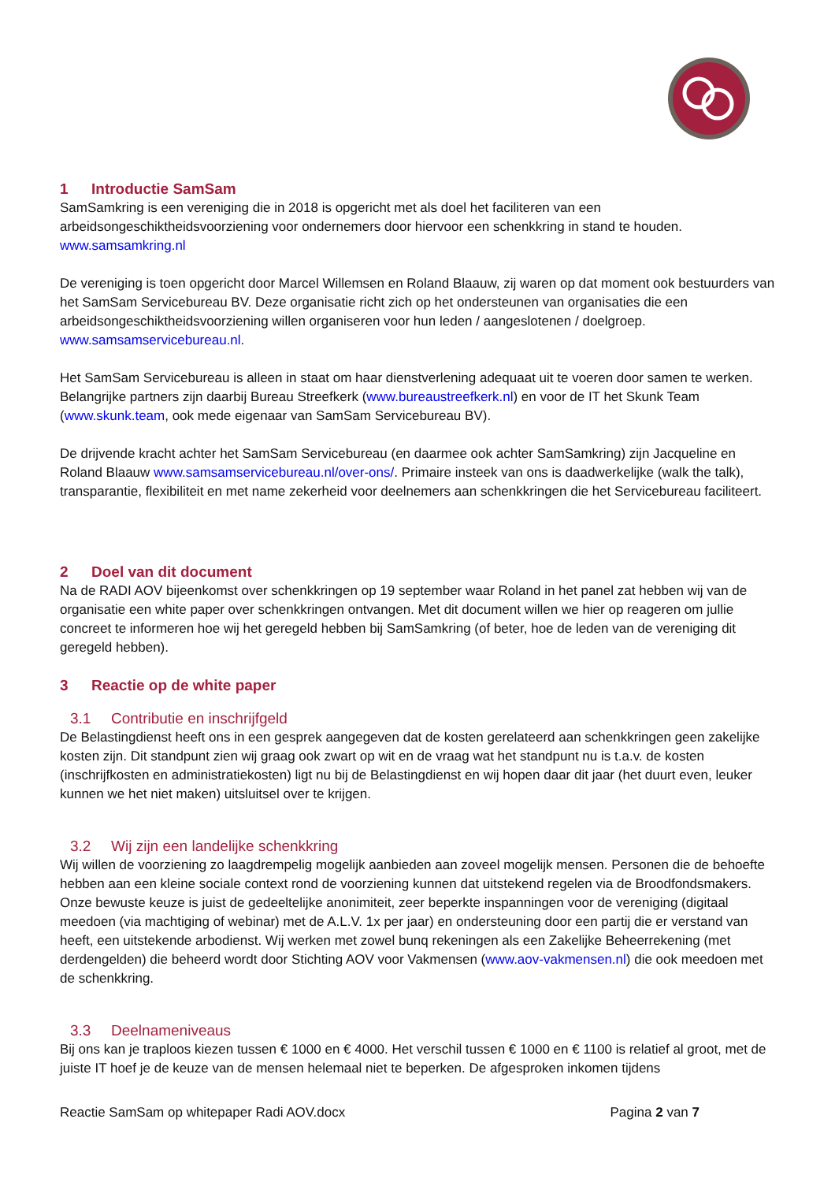1 Introductie SamSam
SamSamkring is een vereniging die in 2018 is opgericht met als doel het faciliteren van een arbeidsongeschiktheidsvoorziening voor ondernemers door hiervoor een schenkkring in stand te houden. www.samsamkring.nl
De vereniging is toen opgericht door Marcel Willemsen en Roland Blaauw, zij waren op dat moment ook bestuurders van het SamSam Servicebureau BV. Deze organisatie richt zich op het ondersteunen van organisaties die een arbeidsongeschiktheidsvoorziening willen organiseren voor hun leden / aangeslotenen / doelgroep. www.samsamservicebureau.nl.
Het SamSam Servicebureau is alleen in staat om haar dienstverlening adequaat uit te voeren door samen te werken. Belangrijke partners zijn daarbij Bureau Streefkerk (www.bureaustreefkerk.nl) en voor de IT het Skunk Team (www.skunk.team, ook mede eigenaar van SamSam Servicebureau BV).
De drijvende kracht achter het SamSam Servicebureau (en daarmee ook achter SamSamkring) zijn Jacqueline en Roland Blaauw www.samsamservicebureau.nl/over-ons/. Primaire insteek van ons is daadwerkelijke (walk the talk), transparantie, flexibiliteit en met name zekerheid voor deelnemers aan schenkkringen die het Servicebureau faciliteert.
2 Doel van dit document
Na de RADI AOV bijeenkomst over schenkkringen op 19 september waar Roland in het panel zat hebben wij van de organisatie een white paper over schenkkringen ontvangen. Met dit document willen we hier op reageren om jullie concreet te informeren hoe wij het geregeld hebben bij SamSamkring (of beter, hoe de leden van de vereniging dit geregeld hebben).
3 Reactie op de white paper
3.1 Contributie en inschrijfgeld
De Belastingdienst heeft ons in een gesprek aangegeven dat de kosten gerelateerd aan schenkkringen geen zakelijke kosten zijn. Dit standpunt zien wij graag ook zwart op wit en de vraag wat het standpunt nu is t.a.v. de kosten (inschrijfkosten en administratiekosten) ligt nu bij de Belastingdienst en wij hopen daar dit jaar (het duurt even, leuker kunnen we het niet maken) uitsluitsel over te krijgen.
3.2 Wij zijn een landelijke schenkkring
Wij willen de voorziening zo laagdrempelig mogelijk aanbieden aan zoveel mogelijk mensen. Personen die de behoefte hebben aan een kleine sociale context rond de voorziening kunnen dat uitstekend regelen via de Broodfondsmakers. Onze bewuste keuze is juist de gedeeltelijke anonimiteit, zeer beperkte inspanningen voor de vereniging (digitaal meedoen (via machtiging of webinar) met de A.L.V. 1x per jaar) en ondersteuning door een partij die er verstand van heeft, een uitstekende arbodienst. Wij werken met zowel bunq rekeningen als een Zakelijke Beheerrekening (met derdengelden) die beheerd wordt door Stichting AOV voor Vakmensen (www.aov-vakmensen.nl) die ook meedoen met de schenkkring.
3.3 Deelnameniveaus
Bij ons kan je traploos kiezen tussen € 1000 en € 4000. Het verschil tussen € 1000 en € 1100 is relatief al groot, met de juiste IT hoef je de keuze van de mensen helemaal niet te beperken. De afgesproken inkomen tijdens
Reactie SamSam op whitepaper Radi AOV.docx Pagina 2 van 7